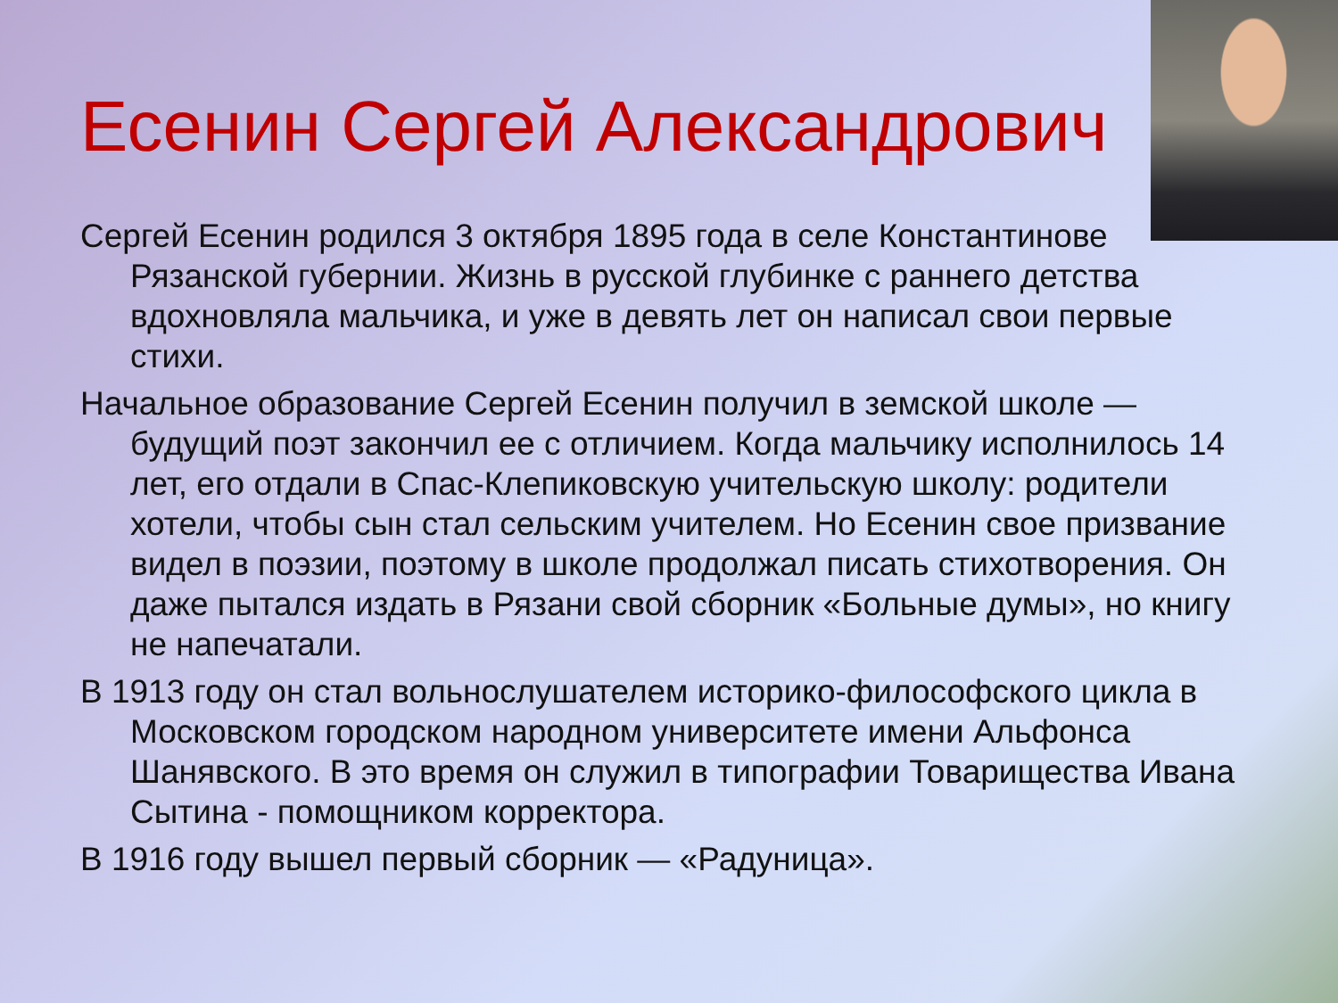Есенин Сергей Александрович
Сергей Есенин родился 3 октября 1895 года в селе Константинове Рязанской губернии. Жизнь в русской глубинке с раннего детства вдохновляла мальчика, и уже в девять лет он написал свои первые стихи.
Начальное образование Сергей Есенин получил в земской школе — будущий поэт закончил ее с отличием. Когда мальчику исполнилось 14 лет, его отдали в Спас-Клепиковскую учительскую школу: родители хотели, чтобы сын стал сельским учителем. Но Есенин свое призвание видел в поэзии, поэтому в школе продолжал писать стихотворения. Он даже пытался издать в Рязани свой сборник «Больные думы», но книгу не напечатали.
В 1913 году он стал вольнослушателем историко-философского цикла в Московском городском народном университете имени Альфонса Шанявского. В это время он служил в типографии Товарищества Ивана Сытина - помощником корректора.
В 1916 году вышел первый сборник — «Радуница».